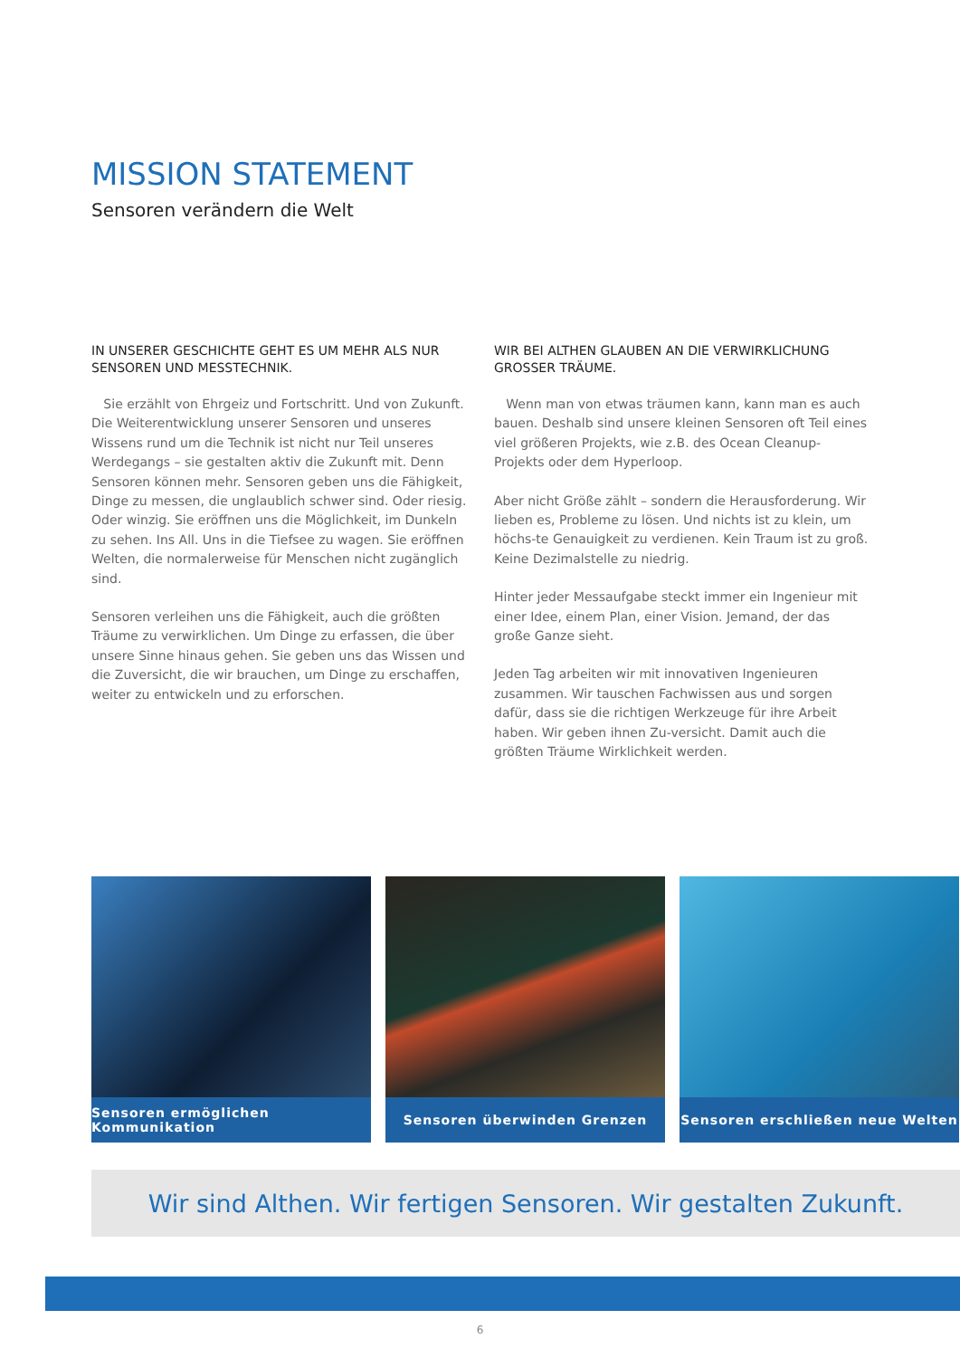MISSION STATEMENT
Sensoren verändern die Welt
IN UNSERER GESCHICHTE GEHT ES UM MEHR ALS NUR SENSOREN UND MESSTECHNIK.
Sie erzählt von Ehrgeiz und Fortschritt. Und von Zukunft. Die Weiterentwicklung unserer Sensoren und unseres Wissens rund um die Technik ist nicht nur Teil unseres Werdegangs – sie gestalten aktiv die Zukunft mit. Denn Sensoren können mehr. Sensoren geben uns die Fähigkeit, Dinge zu messen, die unglaublich schwer sind. Oder riesig. Oder winzig. Sie eröffnen uns die Möglichkeit, im Dunkeln zu sehen. Ins All. Uns in die Tiefsee zu wagen. Sie eröffnen Welten, die normalerweise für Menschen nicht zugänglich sind.
Sensoren verleihen uns die Fähigkeit, auch die größten Träume zu verwirklichen. Um Dinge zu erfassen, die über unsere Sinne hinaus gehen. Sie geben uns das Wissen und die Zuversicht, die wir brauchen, um Dinge zu erschaffen, weiter zu entwickeln und zu erforschen.
WIR BEI ALTHEN GLAUBEN AN DIE VERWIRKLICHUNG GROSSER TRÄUME.
Wenn man von etwas träumen kann, kann man es auch bauen. Deshalb sind unsere kleinen Sensoren oft Teil eines viel größeren Projekts, wie z.B. des Ocean Cleanup-Projekts oder dem Hyperloop.
Aber nicht Größe zählt – sondern die Herausforderung. Wir lieben es, Probleme zu lösen. Und nichts ist zu klein, um höchs-te Genauigkeit zu verdienen. Kein Traum ist zu groß. Keine Dezimalstelle zu niedrig.
Hinter jeder Messaufgabe steckt immer ein Ingenieur mit einer Idee, einem Plan, einer Vision. Jemand, der das große Ganze sieht.
Jeden Tag arbeiten wir mit innovativen Ingenieuren zusammen. Wir tauschen Fachwissen aus und sorgen dafür, dass sie die richtigen Werkzeuge für ihre Arbeit haben. Wir geben ihnen Zu-versicht. Damit auch die größten Träume Wirklichkeit werden.
Sensoren ermöglichen Kommunikation
Sensoren überwinden Grenzen Sensoren erschließen neue Welten
Wir sind Althen. Wir fertigen Sensoren. Wir gestalten Zukunft.
6